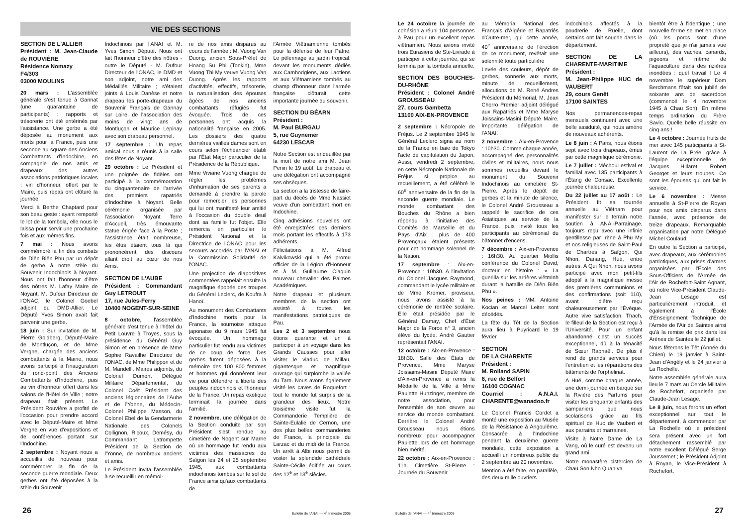VIE DES SECTIONS
SECTION DE L'ALLIER
Président : M. Jean-Claude de ROUVIÈRE
Résidence Nomazy
F4/303
03000 MOULINS
20 mars : L'assemblée générale s'est tenue à Gannat (une quarantaine de participants) ; rapports et trésorerie ont été entérinés par l'assistance. Une gerbe a été déposée au monument aux morts pour la France, puis une seconde au square des Anciens Combattants d'Indochine, en compagnie de nos amis et drapeaux des autres associations patriotiques locales ; vin d'honneur, offert par le Maire, puis repas ont clôturé la journée.
Merci à Berthe Chaptard pour son beau geste : ayant remporté le lot de la tombola, elle nous le laissa pour servir une prochaine fois et aux mêmes fins.
7 mai : Nous avons commémoré la fin des combats de Diên Biên Phu par un dépôt de gerbe à notre stèle du Souvenir Indochinois à Noyant. Nous ont fait l'honneur d'être des nôtres M. Lafay Maire de Noyant, M. Dufour Directeur de l'ONAC, le Colonel Goebel adjoint du DMD-Allier. Le Député Yves Simon avait fait parvenir une gerbe.
18 juin : Sur invitation de M. Pierre Goldberg, Député-Maire de Montluçon, et de Mme Vergne, chargée des anciens combattants à la Mairie, nous avons participé à l'inauguration du rond-point des Anciens Combattants d'Indochine, puis au vin d'honneur offert dans les salons de l'Hôtel de Ville ; notre drapeau était présent. Le Président Rouvière a profité de l'occasion pour prendre accord avec le Député-Maire et Mme Vergne en vue d'expositions et de conférences portant sur l'Indochine.
2 septembre : Noyant nous a accueillis de nouveau pour commémorer la fin de la seconde guerre mondiale. Deux gerbes ont été déposées à la stèle du Souvenir
Indochinois par l'ANAI et M. Yves Simon Député. Nous ont fait l'honneur d'être des nôtres - outre le Député - M. Dufour Directeur de l'ONAC, le DMD et son adjoint, notre ami des Médaillés Militaire ; s'étaient joints à Louis Danèse et notre drapeau les porte-drapeaux du Souvenir Français de Gannay sur Loire, de l'association des moins de vingt ans de Montluçon et Maurice Lepinay avec son drapeau personnel.
17 septembre : Un repas amical nous a réunis à la salle des fêtes de Noyant.
29 octobre : Le Président et une poignée de fidèles ont participé à la commémoration du cinquantenaire de l'arrivée des premiers rapatriés d'Indochine à Noyant. Belle cérémonie organisée par l'association Noyant Terre d'Accueil, très émouvante statue érigée face à la Poste ; l'assistance était nombreuse, les élus étaient tous là qui prononcèrent des discours allant droit au cœur de nos Amis.
SECTION DE L'AUBE
Président : Commandant Guy LETROUIT
17, rue Jules-Ferry
10400 NOGENT-SUR-SEINE
8 octobre, l'assemblée générale s'est tenue à l'hôtel du Petit Louvre à Troyes, sous la présidence du Général Guy Simon et en présence de Mme Sophie Ravailhe Directrice de l'ONAC, de Mme Philippon et de M. Mandelli, Maires adjoints, du Colonel Dumont Délégué Militaire Départemental, du Colonel Coët Président des anciens légionnaires de l'Aube et de l'Yonne, du Médecin-Colonel Philippe Masson, du Colonel Ebel de la Gendarmerie Nationale, des Colonels Collignon, Ricoux, Demésy, du Commandant Latrompette Président de la Section de l'Yonne, de nombreux anciens et amis.
Le Président invita l'assemblée à se recueillir en mémoi-
re de nos amis disparus au cours de l'année : M. Vuong Van Duong, ancien Sous-Préfet de Hoang Su Phi (Tonkin), Mme Vuong Thi My veuve Vuong Van Duong. Après les rapports d'activités, effectifs, trésorerie, la naturalisation des épouses âgées de nos anciens combattants réfugiés fut évoquée. Trois de ces personnes ont acquis la nationalité française en 2005. Les dossiers des quatre dernières vieilles dames sont en cours selon l'échéancier établi par l'État Major particulier de la Présidence de la République.
Mme Viviane Vuong chargée de régler les problèmes d'inhumation de ses parents a demandé à prendre la parole pour remercier les personnes qui lui ont manifesté leur amitié à l'occasion du double deuil dont sa famille fut l'objet. Elle remercia en particulier le Président National et la Directrice de l'ONAC pour les secours accordés par l'ANAI et la Commission Solidarité de l'ONAC.
Une projection de diapositives commentées rappelait ensuite la magnifique épopée des troupes du Général Leclerc, de Koufra à Hanoï.
Au monument des Combattants d'Indochine morts pour la France, la sournoise attaque japonaise du 9 mars 1945 fut évoquée. Un hommage particulier fut rendu aux victimes de ce coup de force. Des gerbes furent déposées à la mémoire des 100 800 femmes et hommes qui donnèrent leur vie pour défendre la liberté des peuples indochinois et l'honneur de la France. Un repas exotique terminait la journée dans l'amitié.
2 novembre, une délégation de la Section conduite par son Président s'est rendue au cimetière de Nogent sur Marne où un hommage fut rendu aux victimes des massacres de Saïgon les 24 et 25 septembre 1945, aux combattants indochinois tombés sur le sol de France ainsi qu'aux combattants de
l'Armée Viêtnamienne tombés pour la défense de leur Patrie. Le pèlerinage au jardin tropical, devant les monuments dédiés aux Cambodgiens, aux Laotiens et aux Viêtnamiens tombés au champ d'honneur dans l'armée française clôturait cette importante journée du souvenir.
SECTION DU BÉARN
Président :
M. Paul BURGAU
5, rue Guynemer
64230 LESCAR
Notre Section est endeuillée par la mort de notre ami M. Jean Penin le 19 août. Le drapeau et une délégation ont accompagné ses obsèques.
La section a la tristesse de faire-part du décès de Mme Nassiet veuve d'un combattant mort en Indochine.
Cinq adhésions nouvelles ont été enregistrées ces derniers mois portant les effectifs à 173 adhérents.
Félicitations à M. Alfred Kalvikowski qui a été promu officier de la Légion d'Honneur et à M. Guillaume Claquin nouveau chevalier des Palmes Académiques.
Notre drapeau et plusieurs membres de la section ont assisté à toutes les manifestations patriotiques de Pau.
Les 2 et 3 septembre nous étions quarante et un à participer à un voyage dans les Grands Causses pour aller visiter le viaduc de Millau, gigantesque et magnifique ouvrage qui surplombe la vallée du Tarn. Nous avons également visité les caves de Roquefort : tout le monde fut surpris de la grandeur des lieux. Notre troisième visite fut la Commanderie Templière de Sainte-Eulalie de Cernon, une des plus belles commanderies de France, la principale du Larzac et du midi de la France. Un arrêt à Albi nous permit de visiter la splendide cathédrale Sainte-Cécile édifiée au cours des 12<sup>e</sup> et 13<sup>e</sup> siècles.
26 Bulletin de l'ANAI — 4<sup>e</sup> trimestre 2005
Le 24 octobre la journée de cohésion a réuni 104 personnes à Pau pour un excellent repas viêtnamien. Nous avions invité trois Eurasiens de Ste-Livrade à participer à cette journée, qui se termina par la tombola annuelle.
SECTION DES BOUCHES-DU-RHÔNE
Président : Colonel André GROUSSEAU
27, cours Gambetta
13100 AIX-EN-PROVENCE
2 septembre : Nécropole de Fréjus. Le 2 septembre 1945 le Général Leclerc signa au nom de la France en baie de Tokyo l'acte de capitulation du Japon. Aussi, vendredi 2 septembre, en cette Nécropole Nationale de Fréjus si propice au recueillement, a été célébré le 60<sup>e</sup> anniversaire de la fin de la seconde guerre mondiale. Le monde combattant des Bouches du Rhône a bien répondu à l'initiative des Comités de Marseille et du Pays d'Aix ; plus de 400 Provençaux étaient présents pour cet hommage solennel de la Nation.
17 septembre : Aix-en-Provence : 10h30. A l'invitation du Colonel Jacques Raymond, commandant le lycée militaire et de Mme Kremer, proviseur, nous avons assisté à la cérémonie de rentrée scolaire. Elle était présidée par le Général Damay, Chef d'État Major de la Force n° 3, ancien élève du lycée. André Gautier représentait l'ANAI.
12 octobre : Aix-en-Provence : 18h30. Salle des États de Provence, Mme Maryse Joissains-Masini Député Maire d'Aix-en-Provence a remis la Médaille de la Ville à Mme Paulette Hunzinger, membre de notre association, pour l'ensemble de son œuvre au service du monde combattant. Derrière le Colonel André Grousseau nous étions nombreux pour accompagner Paulette lors de cet hommage bien mérité.
22 octobre : Aix-en-Provence : 11h. Cimetière St-Pierre : Journée du Souvenir
au Mémorial National des Français d'Algérie et Rapatriés d'Outre-mer, qui cette année, 40<sup>e</sup> anniversaire de l'érection de ce monument, revêtait une solennité toute particulière
Levée des couleurs, dépôt de gerbes, sonnerie aux morts, minute de recueillement, allocutions de M. René Andres Président du Mémorial, M. Jean Chorro Premier adjoint délégué aux Rapatriés et Mme Maryse Joissains-Masini Député Maire. Importante délégation de l'ANAI.
2 novembre : Aix-en-Provence : 10h30. Comme chaque année, accompagné des personnalités civiles et militaires, nous nous sommes recueillis devant le monument du Souvenir Indochinois au cimetière St-Pierre. Après le dépôt de gerbes et la minute de silence, le Colonel André Grousseau a rappelé le sacrifice de ces Asiatiques au service de la France, puis invité tous les participants au cérémonial du bâtonnet d'encens.
7 décembre : Aix-en-Provence : 16h30. Au quartier Miollis conférence du Colonel David, docteur en histoire : « La guerilla sur les arrières viêtminh durant la bataille de Diên Biên Phu ».
Nos peines : MM. Antoine Kocian et Marcel Leiter sont décédés.
La fête du Têt de la Section aura lieu à Puyricard le 19 février.
SECTION
DE LA CHARENTE
Président :
M. Rolland SAPIN
6, rue de Belfort
16100 COGNAC
Courriel : A.N.A.I. CHARENTE@wanadoo.fr
Le Colonel Francis Cordet a monté une exposition au Musée de la Résistance à Angoulême. Consacrée à l'Indochine pendant la deuxième guerre mondiale, cette exposition a accueilli un nombreux public du 2 septembre au 20 novembre.
Mention a été faite, en parallèle, des deux mille ouvriers
indochinois affectés à la poudrerie de Ruelle, dont certains ont fait souche dans le département.
SECTION DE LA CHARENTE-MARITIME
Président :
M. Jean-Philippe HUC de VAUBERT
29, cours Genêt
17100 SAINTES
Nos permanences-repas mensuels continuent avec une belle assiduité, qui nous amène de nouveaux adhérents.
Le 8 juin : A Paris, nous étions sept avec trois drapeaux, émus par cette magnifique cérémonie.
Le 7 juillet : Méchoui estival et familial avec 135 participants à l'Étang de Consac. Excellente journée chaleureuse.
Du 22 juillet au 17 août : Le Président fit sa tournée annuelle au Viêtnam pour manifester sur le terrain notre soutien à ANAI-Parrainage, toujours reçu avec une infinie gentillesse par Irène à Phu My et nos religieuses de Saint-Paul de Chartres à Saïgon, Qui Nhon, Danang, Hué, entre autres. A Qui Nhon, nous avons participé avec mon petit-fils adoptif à la magnifique messe des premières communions et des confirmations (soit 110), avant d'être reçu chaleureusement par l'Évêque. Autre vive satisfaction, Thach, le filleul de la Section est reçu à l'Université. Pour un enfant abandonné c'est un succès exceptionnel, dû à la ténacité de Sœur Raphaël. De plus il rend de grands services pour l'entretien et les réparations des bâtiments de l'orphelinat.
A Hué, comme chaque année, une demi-journée en barque sur la Rivière des Parfums pour visiter les cinquante enfants des sampaniers que nous scolarisons grâce au fils spirituel de Huc de Vaubert et aux parrains et marraines.
Visite à Notre Dame de La Vang, où le curé est devenu un grand ami.
Notre monastère cistercien de Chau Son Nho Quan va
bientôt être à l'identique ; une nouvelle ferme se met en place (où les porcs sont d'une propreté que je n'ai jamais vue ailleurs), des vaches, canards, pigeons et même de l'aquaculture dans des rizières inondées : quel travail ! Le 4 novembre le supérieur Dom Berchmans fêtait son jubilé de soixante ans de sacerdoce (commencé le 4 novembre 1945 à Chau Son). En même temps ordination du Frère Savio. Quelle belle réussite en cinq ans !
Le 4 octobre : Journée fruits de mer avec 145 participants à St-Laurent de La Prée, grâce à l'équipe exceptionnelle de Jacques Hillaret, Robert Georget et leurs troupes. Ce sont les épouses qui ont fait le service.
Le 6 novembre : Messe annuelle à St-Pierre de Royan pour nos amis disparus dans l'année, avec présence de treize drapeaux. Remarquable organisation par notre Délégué Michel Coulaud.
En outre la Section a participé, avec drapeaux, aux cérémonies patriotiques, aux prises d'armes organisées par l'École des Sous-Officiers de l'Armée de l'Air de Rochefort-Saint Agnant, où notre Vice-Président Claude-Jean Lesage est particulièrement introduit, et également à l'École d'Enseignement Technique de l'Armée de l'Air de Saintes ainsi qu'à la remise de prix dans les Arènes de Saintes le 22 juillet.
Nous fêterons le Têt (Année du Chien) le 19 janvier à Saint-Jean d'Angély et le 24 janvier à La Rochelle.
Notre assemblée générale aura lieu le 7 mars au Cercle Militaire de Rochefort, organisée par Claude-Jean Lesage.
Le 8 juin, nous ferons un effort exceptionnel sur tout le département, à commencer par La Rochelle où le président sera présent avec un fort détachement rassemblé par notre excellent Délégué Serge Joussemet ; le Président Adjoint à Royan, le Vice-Président à Rochefort.
Bulletin de l'ANAI — 4<sup>e</sup> trimestre 2005 27